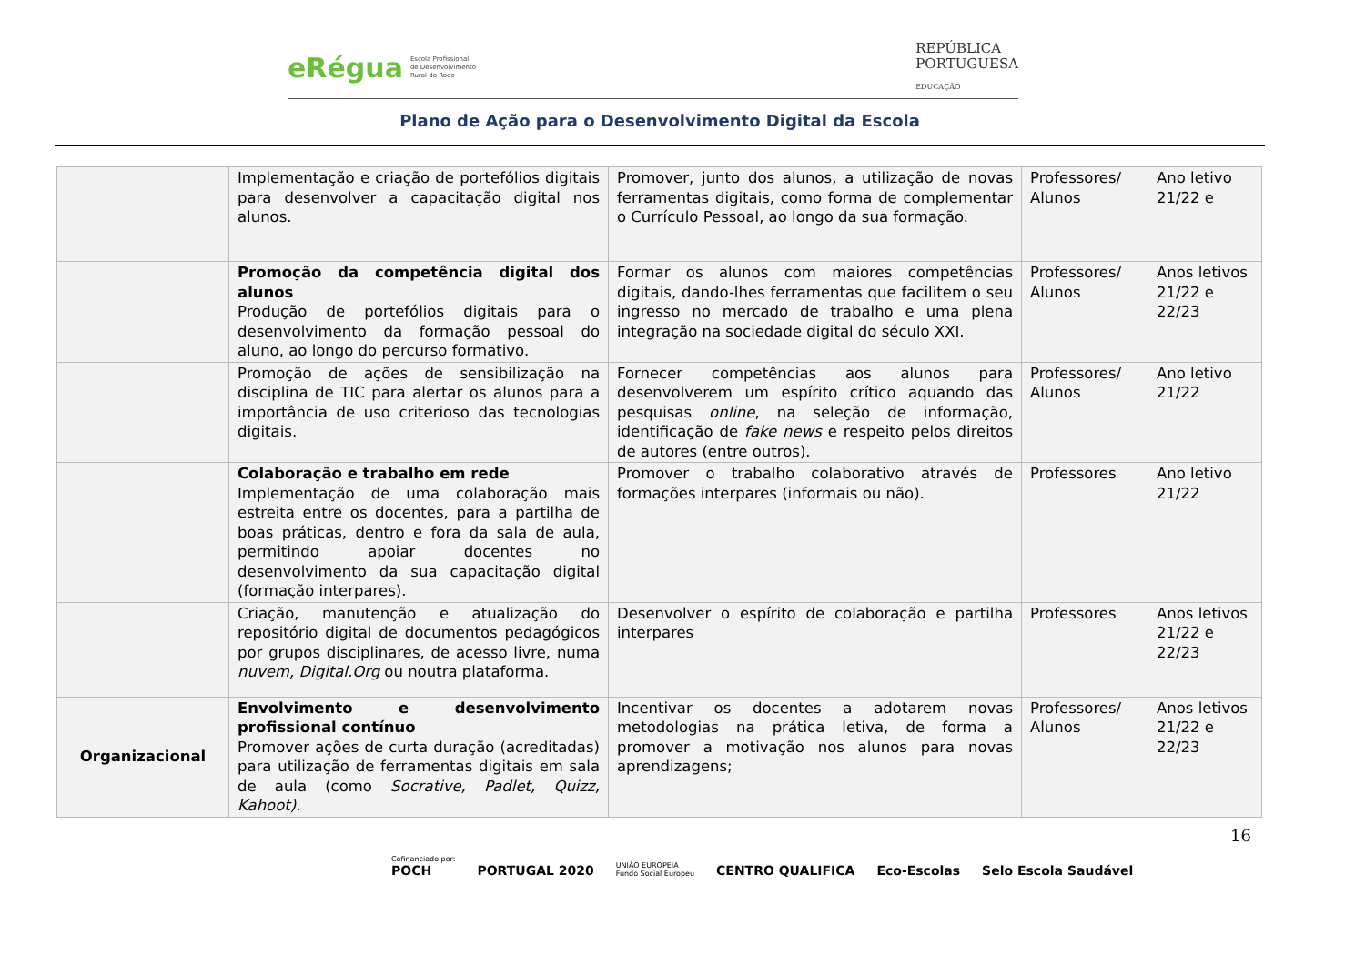eRégua Escola Profissional
de Desenvolvimento
Rural do Rodo
REPÚBLICA
PORTUGUESA
EDUCAÇÃO
Plano de Ação para o Desenvolvimento Digital da Escola
| | Implementação e criação de portefólios digitais para desenvolver a capacitação digital nos alunos. | Promover, junto dos alunos, a utilização de novas ferramentas digitais, como forma de complementar o Currículo Pessoal, ao longo da sua formação. | Professores/ Alunos | Ano letivo 21/22 e |
| | Promoção da competência digital dos alunos Produção de portefólios digitais para o desenvolvimento da formação pessoal do aluno, ao longo do percurso formativo. | Formar os alunos com maiores competências digitais, dando-lhes ferramentas que facilitem o seu ingresso no mercado de trabalho e uma plena integração na sociedade digital do século XXI. | Professores/ Alunos | Anos letivos 21/22 e 22/23 |
| | Promoção de ações de sensibilização na disciplina de TIC para alertar os alunos para a importância de uso criterioso das tecnologias digitais. | Fornecer competências aos alunos para desenvolverem um espírito crítico aquando das pesquisas online , na seleção de informação, identificação de fake news e respeito pelos direitos de autores (entre outros). | Professores/ Alunos | Ano letivo 21/22 |
| | Colaboração e trabalho em rede Implementação de uma colaboração mais estreita entre os docentes, para a partilha de boas práticas, dentro e fora da sala de aula, permitindo apoiar docentes no desenvolvimento da sua capacitação digital (formação interpares). | Promover o trabalho colaborativo através de formações interpares (informais ou não). | Professores | Ano letivo 21/22 |
| | Criação, manutenção e atualização do repositório digital de documentos pedagógicos por grupos disciplinares, de acesso livre, numa nuvem, Digital.Org ou noutra plataforma. | Desenvolver o espírito de colaboração e partilha interpares | Professores | Anos letivos 21/22 e 22/23 |
| Organizacional | Envolvimento e desenvolvimento profissional contínuo Promover ações de curta duração (acreditadas) para utilização de ferramentas digitais em sala de aula (como Socrative, Padlet, Quizz, Kahoot). | Incentivar os docentes a adotarem novas metodologias na prática letiva, de forma a promover a motivação nos alunos para novas aprendizagens; | Professores/ Alunos | Anos letivos 21/22 e 22/23 |
16
Cofinanciado por:
POCH
PORTUGAL 2020
UNIÃO EUROPEIA
Fundo Social Europeu
CENTRO QUALIFICA Eco-Escolas Selo Escola Saudável